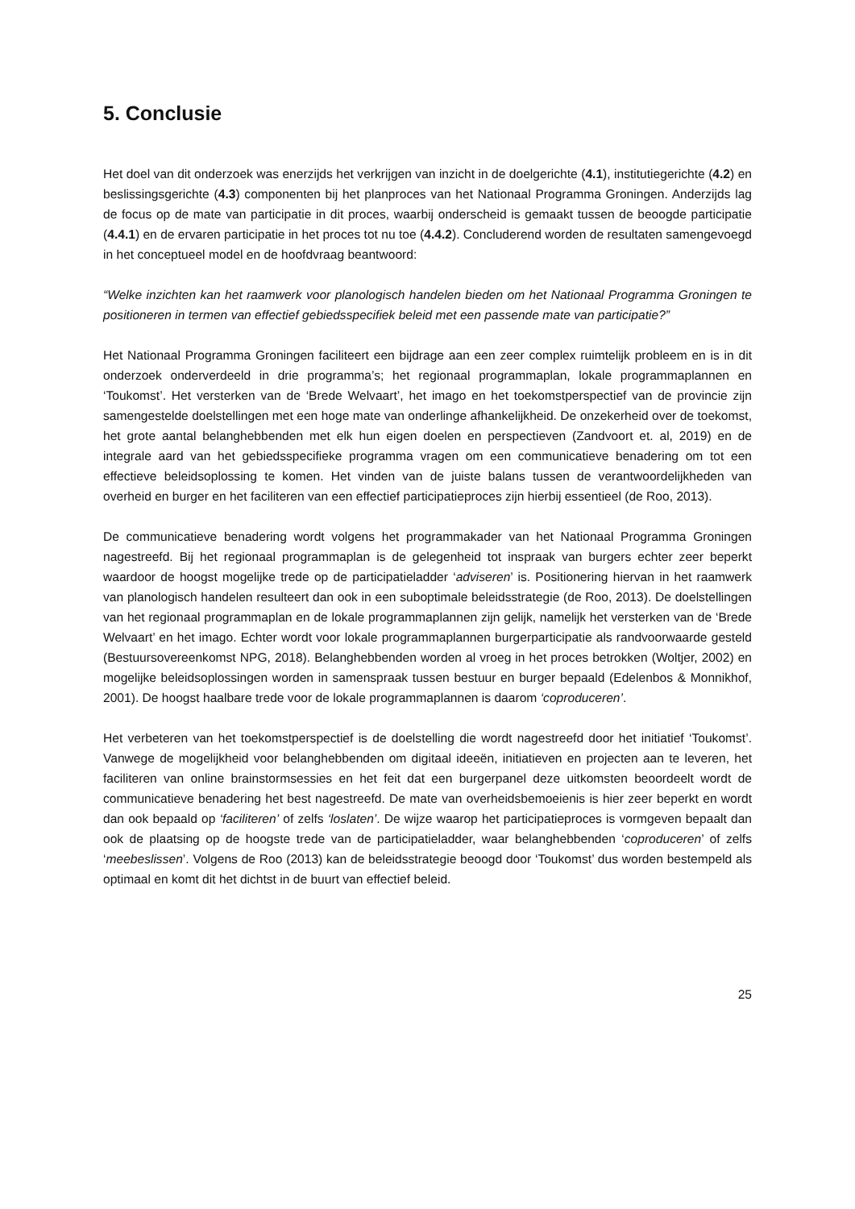5. Conclusie
Het doel van dit onderzoek was enerzijds het verkrijgen van inzicht in de doelgerichte (4.1), institutiegerichte (4.2) en beslissingsgerichte (4.3) componenten bij het planproces van het Nationaal Programma Groningen. Anderzijds lag de focus op de mate van participatie in dit proces, waarbij onderscheid is gemaakt tussen de beoogde participatie (4.4.1) en de ervaren participatie in het proces tot nu toe (4.4.2). Concluderend worden de resultaten samengevoegd in het conceptueel model en de hoofdvraag beantwoord:
“Welke inzichten kan het raamwerk voor planologisch handelen bieden om het Nationaal Programma Groningen te positioneren in termen van effectief gebiedsspecifiek beleid met een passende mate van participatie?”
Het Nationaal Programma Groningen faciliteert een bijdrage aan een zeer complex ruimtelijk probleem en is in dit onderzoek onderverdeeld in drie programma’s; het regionaal programmaplan, lokale programmaplannen en ‘Toukomst’. Het versterken van de ‘Brede Welvaart’, het imago en het toekomstperspectief van de provincie zijn samengestelde doelstellingen met een hoge mate van onderlinge afhankelijkheid. De onzekerheid over de toekomst, het grote aantal belanghebbenden met elk hun eigen doelen en perspectieven (Zandvoort et. al, 2019) en de integrale aard van het gebiedsspecifieke programma vragen om een communicatieve benadering om tot een effectieve beleidsoplossing te komen. Het vinden van de juiste balans tussen de verantwoordelijkheden van overheid en burger en het faciliteren van een effectief participatieproces zijn hierbij essentieel (de Roo, 2013).
De communicatieve benadering wordt volgens het programmakader van het Nationaal Programma Groningen nagestreefd. Bij het regionaal programmaplan is de gelegenheid tot inspraak van burgers echter zeer beperkt waardoor de hoogst mogelijke trede op de participatieladder ‘adviseren’ is. Positionering hiervan in het raamwerk van planologisch handelen resulteert dan ook in een suboptimale beleidsstrategie (de Roo, 2013). De doelstellingen van het regionaal programmaplan en de lokale programmaplannen zijn gelijk, namelijk het versterken van de ‘Brede Welvaart’ en het imago. Echter wordt voor lokale programmaplannen burgerparticipatie als randvoorwaarde gesteld (Bestuursovereenkomst NPG, 2018). Belanghebbenden worden al vroeg in het proces betrokken (Woltjer, 2002) en mogelijke beleidsoplossingen worden in samenspraak tussen bestuur en burger bepaald (Edelenbos & Monnikhof, 2001). De hoogst haalbare trede voor de lokale programmaplannen is daarom ‘coproduceren’.
Het verbeteren van het toekomstperspectief is de doelstelling die wordt nagestreefd door het initiatief ‘Toukomst’. Vanwege de mogelijkheid voor belanghebbenden om digitaal ideeën, initiatieven en projecten aan te leveren, het faciliteren van online brainstormsessies en het feit dat een burgerpanel deze uitkomsten beoordeelt wordt de communicatieve benadering het best nagestreefd. De mate van overheidsbemoeienis is hier zeer beperkt en wordt dan ook bepaald op ‘faciliteren’ of zelfs ‘loslaten’. De wijze waarop het participatieproces is vormgeven bepaalt dan ook de plaatsing op de hoogste trede van de participatieladder, waar belanghebbenden ‘coproduceren’ of zelfs ‘meebeslissen’. Volgens de Roo (2013) kan de beleidsstrategie beoogd door ‘Toukomst’ dus worden bestempeld als optimaal en komt dit het dichtst in de buurt van effectief beleid.
25